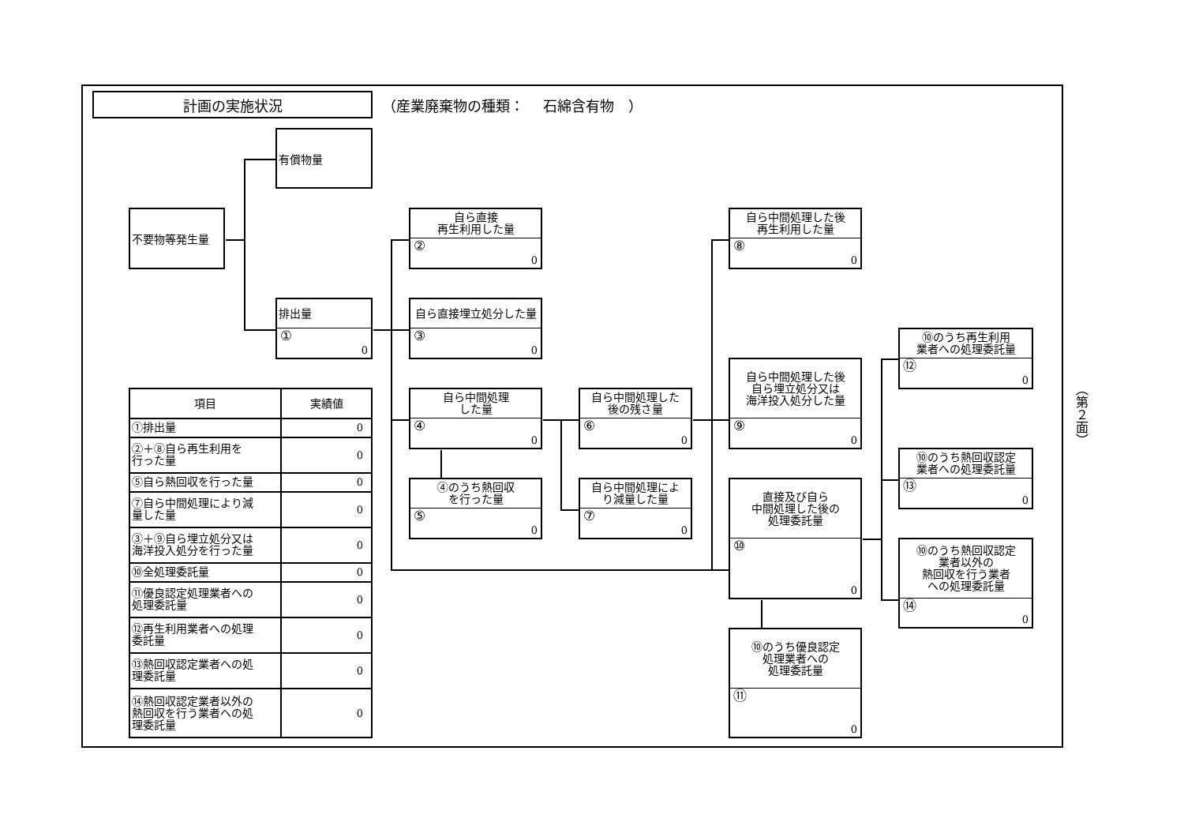計画の実施状況
（産業廃棄物の種類：　 石綿含有物　）
有償物量
不要物等発生量
排出量
①
0
自ら直接
再生利用した量
②
0
自ら直接埋立処分した量
③
0
自ら中間処理
した量
④
0
④のうち熱回収
を行った量
⑤
0
自ら中間処理した
後の残さ量
⑥
0
自ら中間処理によ
り減量した量
⑦
0
自ら中間処理した後
再生利用した量
⑧
0
自ら中間処理した後
自ら埋立処分又は
海洋投入処分した量
⑨
0
直接及び自ら
中間処理した後の
処理委託量
⑩
0
⑩のうち優良認定
処理業者への
処理委託量
⑪
0
⑩のうち再生利用
業者への処理委託量
⑫
0
⑩のうち熱回収認定
業者への処理委託量
⑬
0
⑩のうち熱回収認定
業者以外の
熱回収を行う業者
への処理委託量
⑭
0
| 項目 | 実績値 |
| --- | --- |
| ①排出量 | 0 |
| ②＋⑧自ら再生利用を 行った量 | 0 |
| ⑤自ら熱回収を行った量 | 0 |
| ⑦自ら中間処理により減 量した量 | 0 |
| ③＋⑨自ら埋立処分又は 海洋投入処分を行った量 | 0 |
| ⑩全処理委託量 | 0 |
| ⑪優良認定処理業者への 処理委託量 | 0 |
| ⑫再生利用業者への処理 委託量 | 0 |
| ⑬熱回収認定業者への処 理委託量 | 0 |
| ⑭熱回収認定業者以外の 熱回収を行う業者への処 理委託量 | 0 |
（第２面）